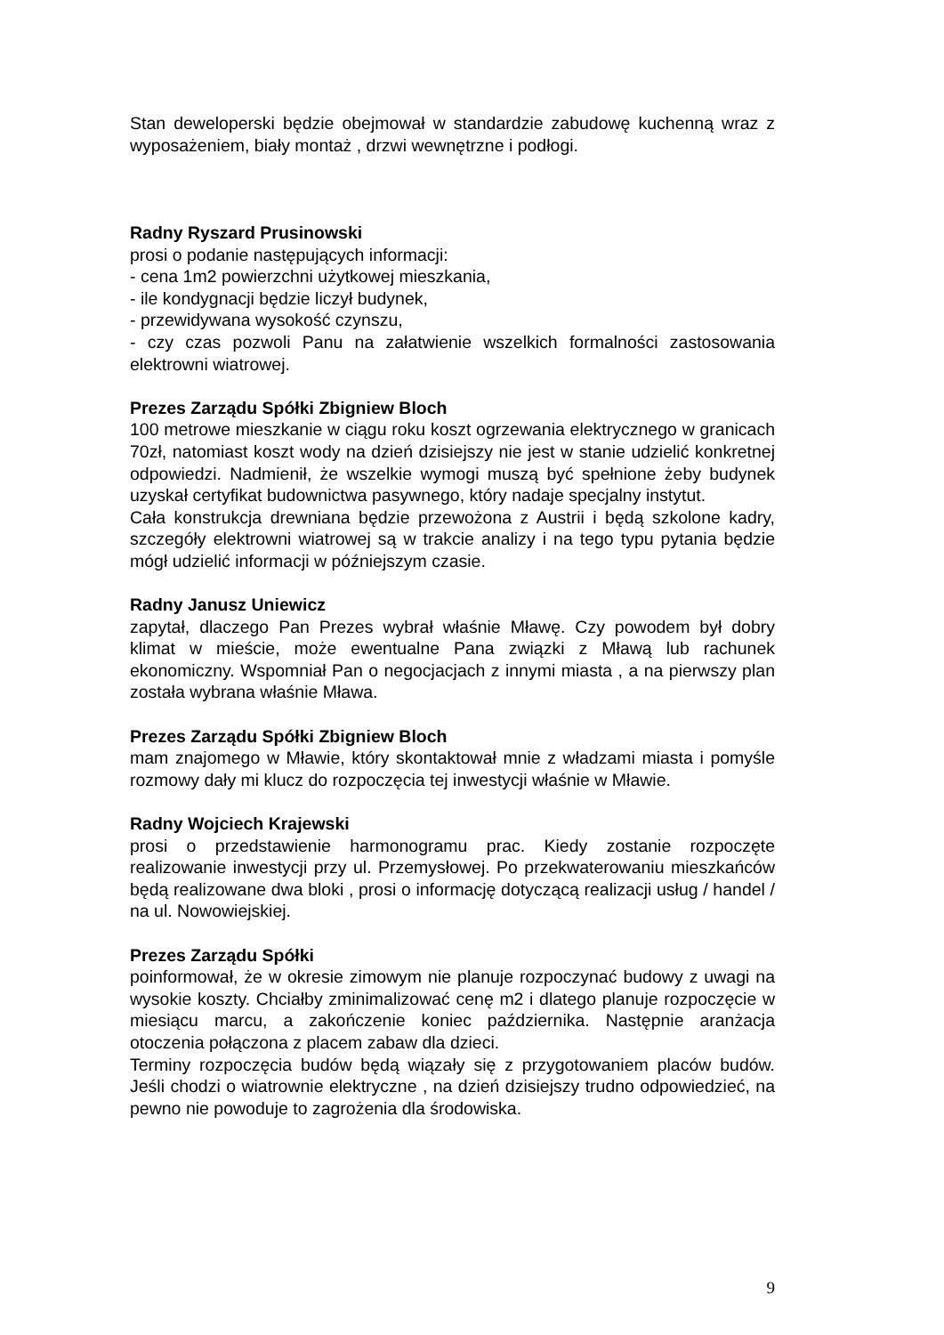Stan deweloperski będzie obejmował w standardzie zabudowę kuchenną wraz z wyposażeniem, biały montaż , drzwi wewnętrzne i podłogi.
Radny Ryszard Prusinowski
prosi o podanie następujących informacji:
- cena 1m2 powierzchni użytkowej mieszkania,
- ile kondygnacji będzie liczył budynek,
- przewidywana wysokość czynszu,
- czy czas pozwoli Panu na załatwienie wszelkich formalności zastosowania elektrowni wiatrowej.
Prezes Zarządu Spółki Zbigniew Bloch
100 metrowe mieszkanie w ciągu roku koszt ogrzewania elektrycznego w granicach 70zł, natomiast koszt wody na dzień dzisiejszy nie jest w stanie udzielić konkretnej odpowiedzi. Nadmienił, że wszelkie wymogi muszą być spełnione żeby budynek uzyskał certyfikat budownictwa pasywnego, który nadaje specjalny instytut.
Cała konstrukcja drewniana będzie przewożona z Austrii i będą szkolone kadry, szczegóły elektrowni wiatrowej są w trakcie analizy i na tego typu pytania będzie mógł udzielić informacji w późniejszym czasie.
Radny Janusz Uniewicz
zapytał, dlaczego Pan Prezes wybrał właśnie Mławę. Czy powodem był dobry klimat w mieście, może ewentualne Pana związki z Mławą lub rachunek ekonomiczny. Wspomniał Pan o negocjacjach z innymi miasta , a na pierwszy plan została wybrana właśnie Mława.
Prezes Zarządu Spółki Zbigniew Bloch
mam znajomego w Mławie, który skontaktował mnie z władzami miasta i pomyśle rozmowy dały mi klucz do rozpoczęcia tej inwestycji właśnie w Mławie.
Radny Wojciech Krajewski
prosi o przedstawienie harmonogramu prac. Kiedy zostanie rozpoczęte realizowanie inwestycji przy ul. Przemysłowej. Po przekwaterowaniu mieszkańców będą realizowane dwa bloki , prosi o informację dotyczącą realizacji usług / handel / na ul. Nowowiejskiej.
Prezes Zarządu Spółki
poinformował, że w okresie zimowym nie planuje rozpoczynać budowy z uwagi na wysokie koszty. Chciałby zminimalizować cenę m2 i dlatego planuje rozpoczęcie w miesiącu marcu, a zakończenie koniec października. Następnie aranżacja otoczenia połączona z placem zabaw dla dzieci.
Terminy rozpoczęcia budów będą wiązały się z przygotowaniem placów budów. Jeśli chodzi o wiatrownie elektryczne , na dzień dzisiejszy trudno odpowiedzieć, na pewno nie powoduje to zagrożenia dla środowiska.
9